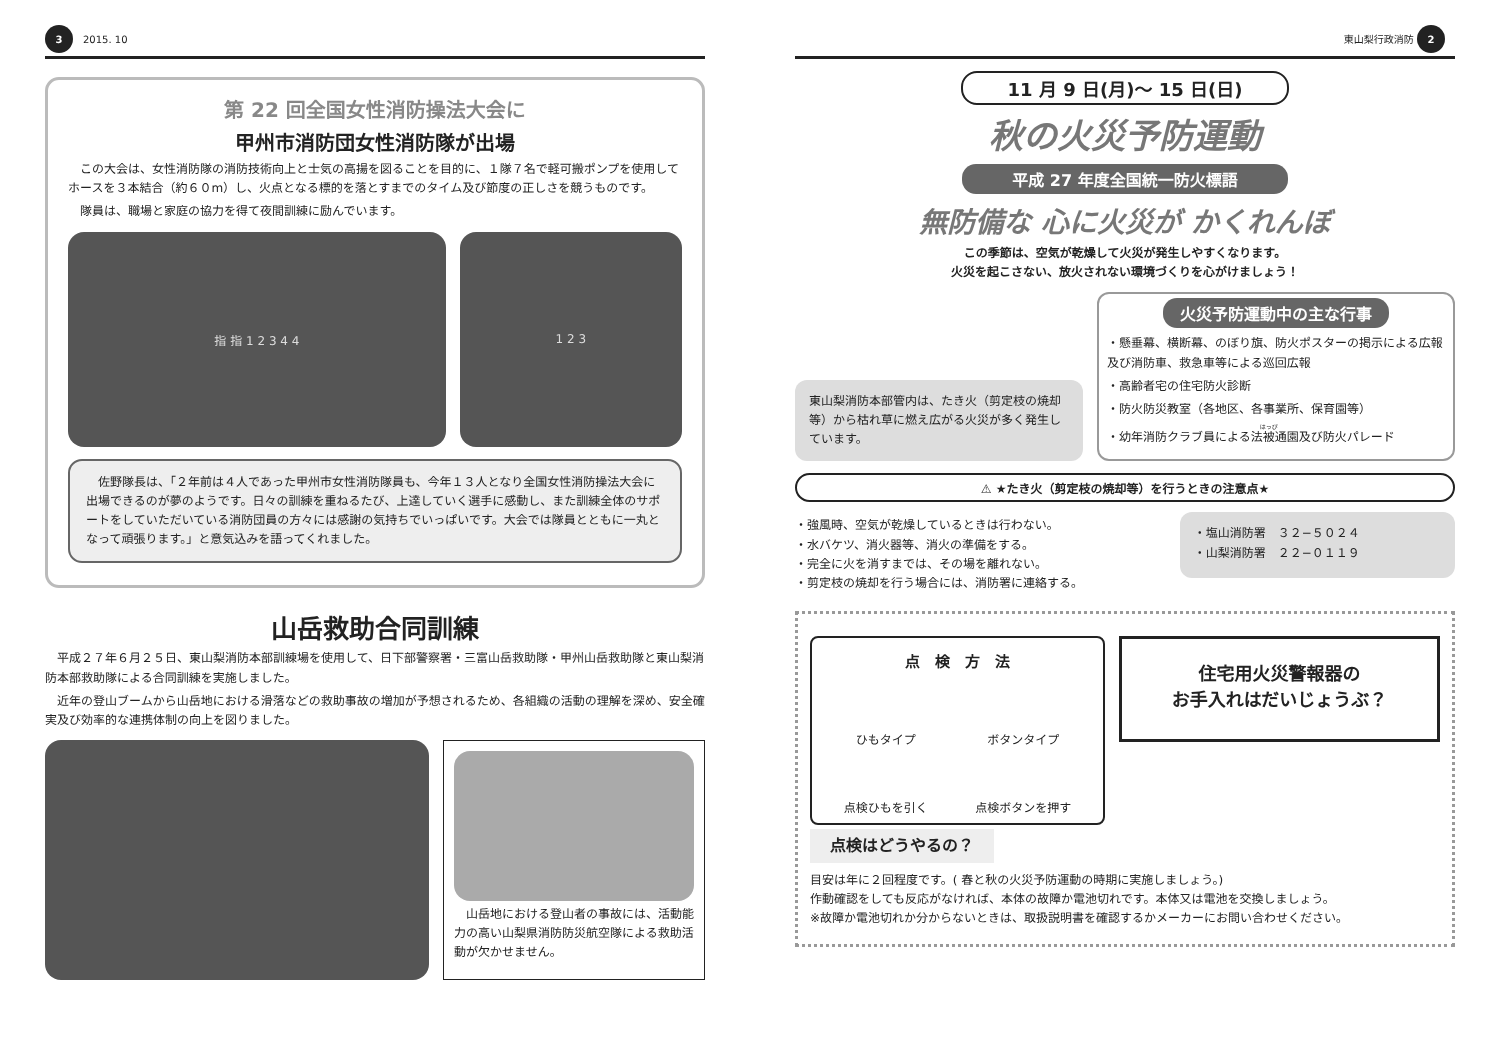3 2015. 10
第 22 回全国女性消防操法大会に
甲州市消防団女性消防隊が出場
　この大会は、女性消防隊の消防技術向上と士気の高揚を図ることを目的に、１隊７名で軽可搬ポンプを使用してホースを３本結合（約６０m）し、火点となる標的を落とすまでのタイム及び節度の正しさを競うものです。
　隊員は、職場と家庭の協力を得て夜間訓練に励んでいます。
指 指 1 2 3 4 4 1 2 3
　佐野隊長は、「２年前は４人であった甲州市女性消防隊員も、今年１３人となり全国女性消防操法大会に出場できるのが夢のようです。日々の訓練を重ねるたび、上達していく選手に感動し、また訓練全体のサポートをしていただいている消防団員の方々には感謝の気持ちでいっぱいです。大会では隊員とともに一丸となって頑張ります。」と意気込みを語ってくれました。
山岳救助合同訓練
　平成２７年６月２５日、東山梨消防本部訓練場を使用して、日下部警察署・三富山岳救助隊・甲州山岳救助隊と東山梨消防本部救助隊による合同訓練を実施しました。
　近年の登山ブームから山岳地における滑落などの救助事故の増加が予想されるため、各組織の活動の理解を深め、安全確実及び効率的な連携体制の向上を図りました。
　山岳地における登山者の事故には、活動能力の高い山梨県消防防災航空隊による救助活動が欠かせません。
東山梨行政消防 2
11 月 9 日(月)〜 15 日(日)
秋の火災予防運動
平成 27 年度全国統一防火標語
無防備な 心に火災が かくれんぼ
この季節は、空気が乾燥して火災が発生しやすくなります。
火災を起こさない、放火されない環境づくりを心がけましょう！
東山梨消防本部管内は、たき火（剪定枝の焼却等）から枯れ草に燃え広がる火災が多く発生しています。
火災予防運動中の主な行事
・懸垂幕、横断幕、のぼり旗、防火ポスターの掲示による広報及び消防車、救急車等による巡回広報
・高齢者宅の住宅防火診断
・防火防災教室（各地区、各事業所、保育園等）
・幼年消防クラブ員による法被通園及び防火パレード
⚠ ★たき火（剪定枝の焼却等）を行うときの注意点★
・強風時、空気が乾燥しているときは行わない。
・水バケツ、消火器等、消火の準備をする。
・完全に火を消すまでは、その場を離れない。
・剪定枝の焼却を行う場合には、消防署に連絡する。
・塩山消防署　３２−５０２４
・山梨消防署　２２−０１１９
点　検　方　法
ひもタイプ ボタンタイプ
点検ひもを引く 点検ボタンを押す
住宅用火災警報器の
お手入れはだいじょうぶ？
点検はどうやるの？
目安は年に２回程度です。( 春と秋の火災予防運動の時期に実施しましょう。)
作動確認をしても反応がなければ、本体の故障か電池切れです。本体又は電池を交換しましょう。
※故障か電池切れか分からないときは、取扱説明書を確認するかメーカーにお問い合わせください。